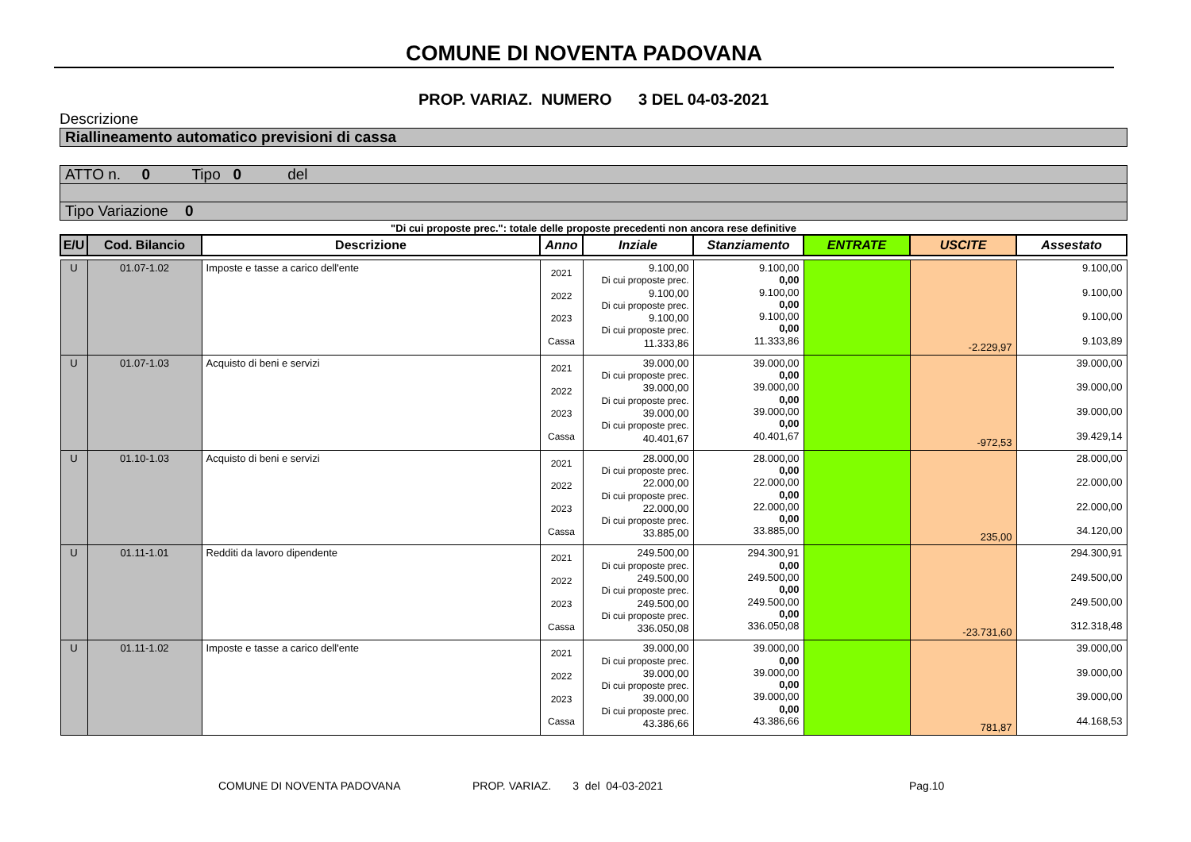COMUNE DI NOVENTA PADOVANA
PROP. VARIAZ. NUMERO 3 DEL 04-03-2021
Descrizione
Riallineamento automatico previsioni di cassa
ATTO n. 0 Tipo 0 del
Tipo Variazione 0
"Di cui proposte prec.": totale delle proposte precedenti non ancora rese definitive
| E/U | Cod. Bilancio | Descrizione | Anno | Inziale | Stanziamento | ENTRATE | USCITE | Assestato |
| --- | --- | --- | --- | --- | --- | --- | --- | --- |
| U | 01.07-1.02 | Imposte e tasse a carico dell'ente | 2021 2022 2023 Cassa | 9.100,00 Di cui proposte prec. 9.100,00 Di cui proposte prec. 9.100,00 Di cui proposte prec. 11.333,86 | 9.100,00 0,00 9.100,00 0,00 9.100,00 0,00 11.333,86 | | -2.229,97 | 9.100,00 9.100,00 9.100,00 9.103,89 |
| U | 01.07-1.03 | Acquisto di beni e servizi | 2021 2022 2023 Cassa | 39.000,00 Di cui proposte prec. 39.000,00 Di cui proposte prec. 39.000,00 Di cui proposte prec. 40.401,67 | 39.000,00 0,00 39.000,00 0,00 39.000,00 0,00 40.401,67 | | -972,53 | 39.000,00 39.000,00 39.000,00 39.429,14 |
| U | 01.10-1.03 | Acquisto di beni e servizi | 2021 2022 2023 Cassa | 28.000,00 Di cui proposte prec. 22.000,00 Di cui proposte prec. 22.000,00 Di cui proposte prec. 33.885,00 | 28.000,00 0,00 22.000,00 0,00 22.000,00 0,00 33.885,00 | | 235,00 | 28.000,00 22.000,00 22.000,00 34.120,00 |
| U | 01.11-1.01 | Redditi da lavoro dipendente | 2021 2022 2023 Cassa | 249.500,00 Di cui proposte prec. 249.500,00 Di cui proposte prec. 249.500,00 Di cui proposte prec. 336.050,08 | 294.300,91 0,00 249.500,00 0,00 249.500,00 0,00 336.050,08 | | -23.731,60 | 294.300,91 249.500,00 249.500,00 312.318,48 |
| U | 01.11-1.02 | Imposte e tasse a carico dell'ente | 2021 2022 2023 Cassa | 39.000,00 Di cui proposte prec. 39.000,00 Di cui proposte prec. 39.000,00 Di cui proposte prec. 43.386,66 | 39.000,00 0,00 39.000,00 0,00 39.000,00 0,00 43.386,66 | | 781,87 | 39.000,00 39.000,00 39.000,00 44.168,53 |
COMUNE DI NOVENTA PADOVANA PROP. VARIAZ. 3 del 04-03-2021 Pag.10